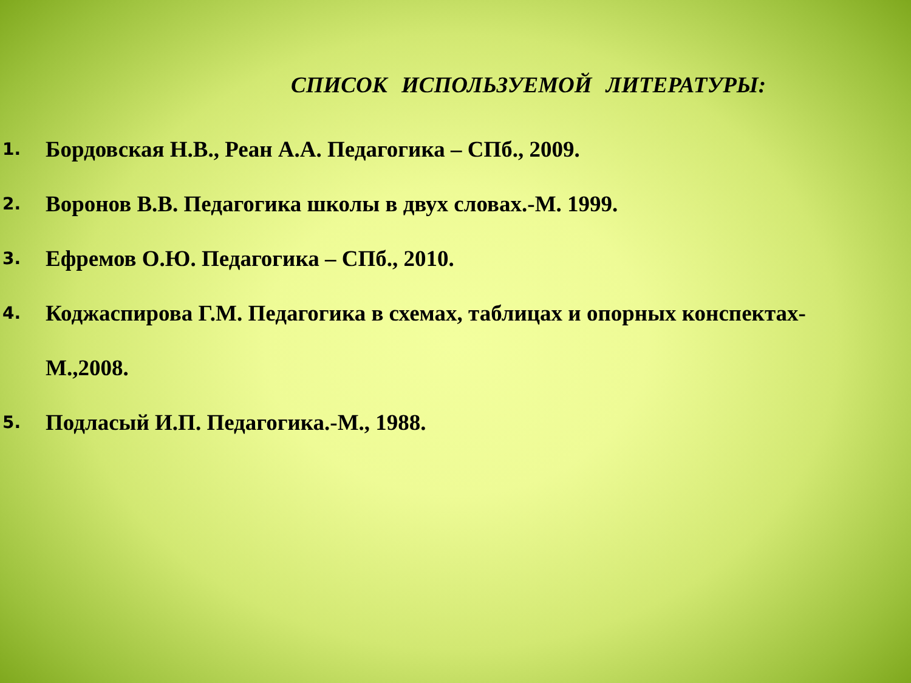СПИСОК ИСПОЛЬЗУЕМОЙ ЛИТЕРАТУРЫ:
1. Бордовская Н.В., Реан А.А. Педагогика – СПб., 2009.
2. Воронов В.В. Педагогика школы в двух словах.-М. 1999.
3. Ефремов О.Ю. Педагогика – СПб., 2010.
4. Коджаспирова Г.М. Педагогика в схемах, таблицах и опорных конспектах-
М.,2008.
5. Подласый И.П. Педагогика.-М., 1988.